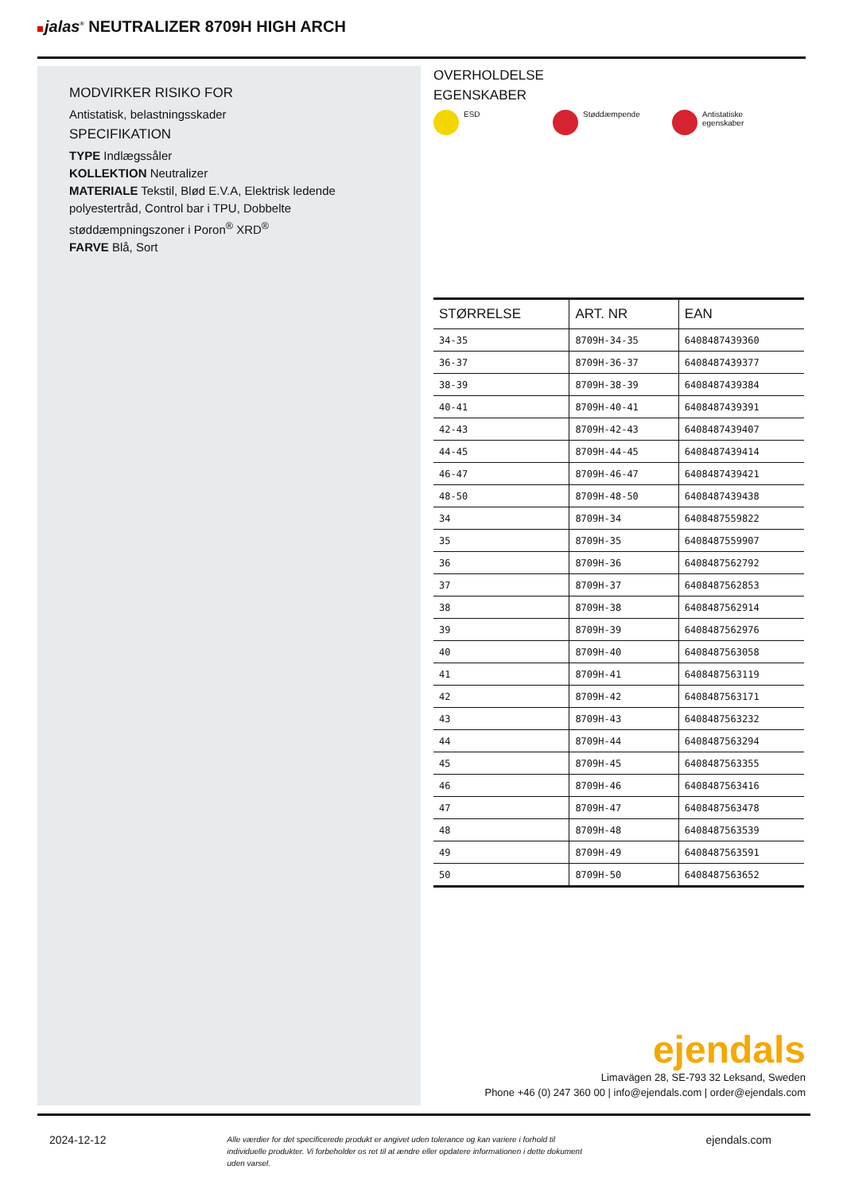jalas<sup>®</sup> NEUTRALIZER 8709H HIGH ARCH
MODVIRKER RISIKO FOR
Antistatisk, belastningsskader
SPECIFIKATION
TYPE Indlægssåler
KOLLEKTION Neutralizer
MATERIALE Tekstil, Blød E.V.A, Elektrisk ledende polyestertråd, Control bar i TPU, Dobbelte støddæmpningszoner i Poron<sup>®</sup> XRD<sup>®</sup>
FARVE Blå, Sort
OVERHOLDELSE
EGENSKABER
ESD Støddæmpende Antistatiske
egenskaber
| STØRRELSE | ART. NR | EAN |
| --- | --- | --- |
| 34-35 | 8709H-34-35 | 6408487439360 |
| 36-37 | 8709H-36-37 | 6408487439377 |
| 38-39 | 8709H-38-39 | 6408487439384 |
| 40-41 | 8709H-40-41 | 6408487439391 |
| 42-43 | 8709H-42-43 | 6408487439407 |
| 44-45 | 8709H-44-45 | 6408487439414 |
| 46-47 | 8709H-46-47 | 6408487439421 |
| 48-50 | 8709H-48-50 | 6408487439438 |
| 34 | 8709H-34 | 6408487559822 |
| 35 | 8709H-35 | 6408487559907 |
| 36 | 8709H-36 | 6408487562792 |
| 37 | 8709H-37 | 6408487562853 |
| 38 | 8709H-38 | 6408487562914 |
| 39 | 8709H-39 | 6408487562976 |
| 40 | 8709H-40 | 6408487563058 |
| 41 | 8709H-41 | 6408487563119 |
| 42 | 8709H-42 | 6408487563171 |
| 43 | 8709H-43 | 6408487563232 |
| 44 | 8709H-44 | 6408487563294 |
| 45 | 8709H-45 | 6408487563355 |
| 46 | 8709H-46 | 6408487563416 |
| 47 | 8709H-47 | 6408487563478 |
| 48 | 8709H-48 | 6408487563539 |
| 49 | 8709H-49 | 6408487563591 |
| 50 | 8709H-50 | 6408487563652 |
ejendals
Limavägen 28, SE-793 32 Leksand, Sweden
Phone +46 (0) 247 360 00 | info@ejendals.com | order@ejendals.com
2024-12-12 Alle værdier for det specificerede produkt er angivet uden tolerance og kan variere i forhold til individuelle produkter. Vi forbeholder os ret til at ændre eller opdatere informationen i dette dokument uden varsel. ejendals.com